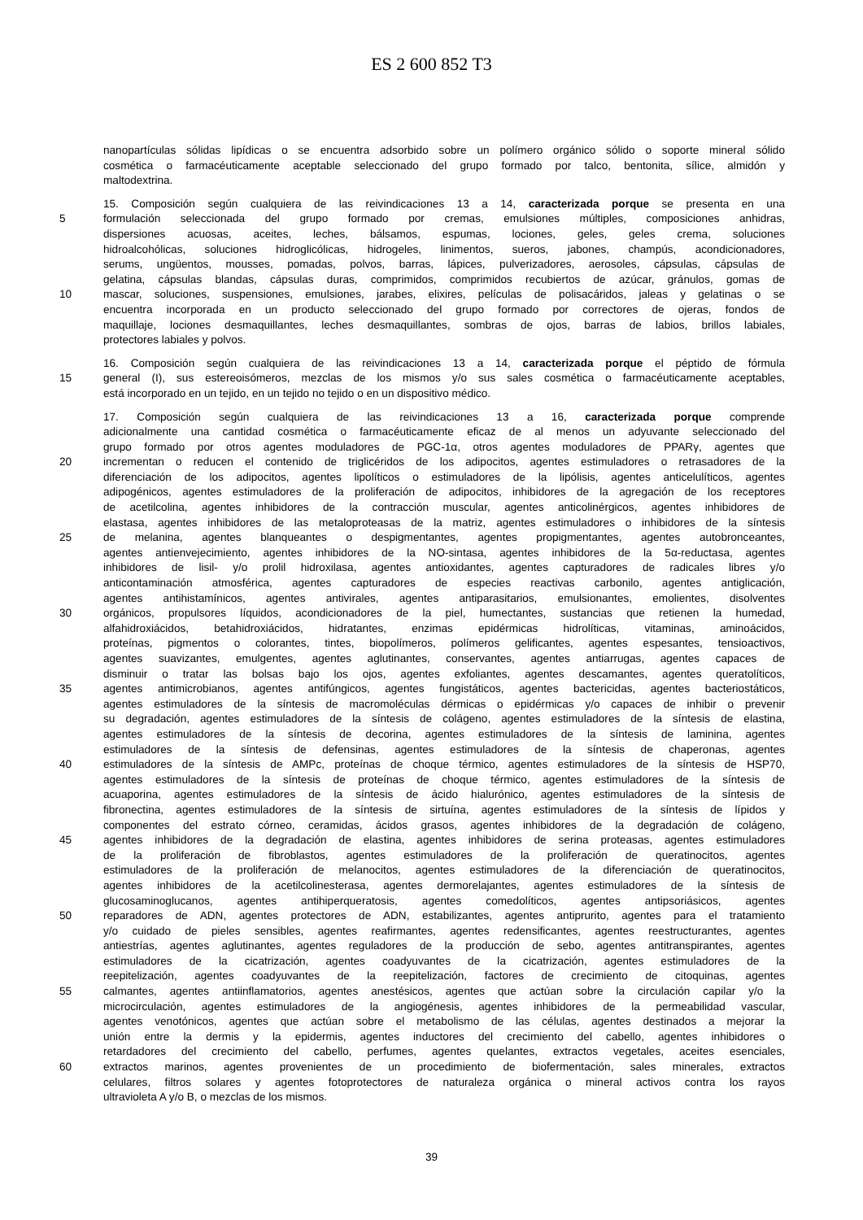ES 2 600 852 T3
nanopartículas sólidas lipídicas o se encuentra adsorbido sobre un polímero orgánico sólido o soporte mineral sólido
cosmética o farmacéuticamente aceptable seleccionado del grupo formado por talco, bentonita, sílice, almidón y
maltodextrina.
15. Composición según cualquiera de las reivindicaciones 13 a 14, caracterizada porque se presenta en una
5 formulación seleccionada del grupo formado por cremas, emulsiones múltiples, composiciones anhidras,
dispersiones acuosas, aceites, leches, bálsamos, espumas, lociones, geles, geles crema, soluciones
hidroalcohólicas, soluciones hidroglicólicas, hidrogeles, linimentos, sueros, jabones, champús, acondicionadores,
serums, ungüentos, mousses, pomadas, polvos, barras, lápices, pulverizadores, aerosoles, cápsulas, cápsulas de
gelatina, cápsulas blandas, cápsulas duras, comprimidos, comprimidos recubiertos de azúcar, gránulos, gomas de
10 mascar, soluciones, suspensiones, emulsiones, jarabes, elixires, películas de polisacáridos, jaleas y gelatinas o se
encuentra incorporada en un producto seleccionado del grupo formado por correctores de ojeras, fondos de
maquillaje, lociones desmaquillantes, leches desmaquillantes, sombras de ojos, barras de labios, brillos labiales,
protectores labiales y polvos.
16. Composición según cualquiera de las reivindicaciones 13 a 14, caracterizada porque el péptido de fórmula
15 general (I), sus estereoisómeros, mezclas de los mismos y/o sus sales cosmética o farmacéuticamente aceptables,
está incorporado en un tejido, en un tejido no tejido o en un dispositivo médico.
17. Composición según cualquiera de las reivindicaciones 13 a 16, caracterizada porque comprende
adicionalmente una cantidad cosmética o farmacéuticamente eficaz de al menos un adyuvante seleccionado del
grupo formado por otros agentes moduladores de PGC-1α, otros agentes moduladores de PPARγ, agentes que
20 incrementan o reducen el contenido de triglicéridos de los adipocitos, agentes estimuladores o retrasadores de la
diferenciación de los adipocitos, agentes lipolíticos o estimuladores de la lipólisis, agentes anticelulíticos, agentes
adipogénicos, agentes estimuladores de la proliferación de adipocitos, inhibidores de la agregación de los receptores
de acetilcolina, agentes inhibidores de la contracción muscular, agentes anticolinérgicos, agentes inhibidores de
elastasa, agentes inhibidores de las metaloproteasas de la matriz, agentes estimuladores o inhibidores de la síntesis
25 de melanina, agentes blanqueantes o despigmentantes, agentes propigmentantes, agentes autobronceantes,
agentes antienvejecimiento, agentes inhibidores de la NO-sintasa, agentes inhibidores de la 5α-reductasa, agentes
inhibidores de lisil- y/o prolil hidroxilasa, agentes antioxidantes, agentes capturadores de radicales libres y/o
anticontaminación atmosférica, agentes capturadores de especies reactivas carbonilo, agentes antiglicación,
agentes antihistamínicos, agentes antivirales, agentes antiparasitarios, emulsionantes, emolientes, disolventes
30 orgánicos, propulsores líquidos, acondicionadores de la piel, humectantes, sustancias que retienen la humedad,
alfahidroxiácidos, betahidroxiácidos, hidratantes, enzimas epidérmicas hidrolíticas, vitaminas, aminoácidos,
proteínas, pigmentos o colorantes, tintes, biopolímeros, polímeros gelificantes, agentes espesantes, tensioactivos,
agentes suavizantes, emulgentes, agentes aglutinantes, conservantes, agentes antiarrugas, agentes capaces de
disminuir o tratar las bolsas bajo los ojos, agentes exfoliantes, agentes descamantes, agentes queratolíticos,
35 agentes antimicrobianos, agentes antifúngicos, agentes fungistáticos, agentes bactericidas, agentes bacteriostáticos,
agentes estimuladores de la síntesis de macromoléculas dérmicas o epidérmicas y/o capaces de inhibir o prevenir
su degradación, agentes estimuladores de la síntesis de colágeno, agentes estimuladores de la síntesis de elastina,
agentes estimuladores de la síntesis de decorina, agentes estimuladores de la síntesis de laminina, agentes
estimuladores de la síntesis de defensinas, agentes estimuladores de la síntesis de chaperonas, agentes
40 estimuladores de la síntesis de AMPc, proteínas de choque térmico, agentes estimuladores de la síntesis de HSP70,
agentes estimuladores de la síntesis de proteínas de choque térmico, agentes estimuladores de la síntesis de
acuaporina, agentes estimuladores de la síntesis de ácido hialurónico, agentes estimuladores de la síntesis de
fibronectina, agentes estimuladores de la síntesis de sirtuína, agentes estimuladores de la síntesis de lípidos y
componentes del estrato córneo, ceramidas, ácidos grasos, agentes inhibidores de la degradación de colágeno,
45 agentes inhibidores de la degradación de elastina, agentes inhibidores de serina proteasas, agentes estimuladores
de la proliferación de fibroblastos, agentes estimuladores de la proliferación de queratinocitos, agentes
estimuladores de la proliferación de melanocitos, agentes estimuladores de la diferenciación de queratinocitos,
agentes inhibidores de la acetilcolinesterasa, agentes dermorelajantes, agentes estimuladores de la síntesis de
glucosaminoglucanos, agentes antihiperqueratosis, agentes comedolíticos, agentes antipsoriásicos, agentes
50 reparadores de ADN, agentes protectores de ADN, estabilizantes, agentes antiprurito, agentes para el tratamiento
y/o cuidado de pieles sensibles, agentes reafirmantes, agentes redensificantes, agentes reestructurantes, agentes
antiestrías, agentes aglutinantes, agentes reguladores de la producción de sebo, agentes antitranspirantes, agentes
estimuladores de la cicatrización, agentes coadyuvantes de la cicatrización, agentes estimuladores de la
reepitelización, agentes coadyuvantes de la reepitelización, factores de crecimiento de citoquinas, agentes
55 calmantes, agentes antiinflamatorios, agentes anestésicos, agentes que actúan sobre la circulación capilar y/o la
microcirculación, agentes estimuladores de la angiogénesis, agentes inhibidores de la permeabilidad vascular,
agentes venotónicos, agentes que actúan sobre el metabolismo de las células, agentes destinados a mejorar la
unión entre la dermis y la epidermis, agentes inductores del crecimiento del cabello, agentes inhibidores o
retardadores del crecimiento del cabello, perfumes, agentes quelantes, extractos vegetales, aceites esenciales,
60 extractos marinos, agentes provenientes de un procedimiento de biofermentación, sales minerales, extractos
celulares, filtros solares y agentes fotoprotectores de naturaleza orgánica o mineral activos contra los rayos
ultravioleta A y/o B, o mezclas de los mismos.
39